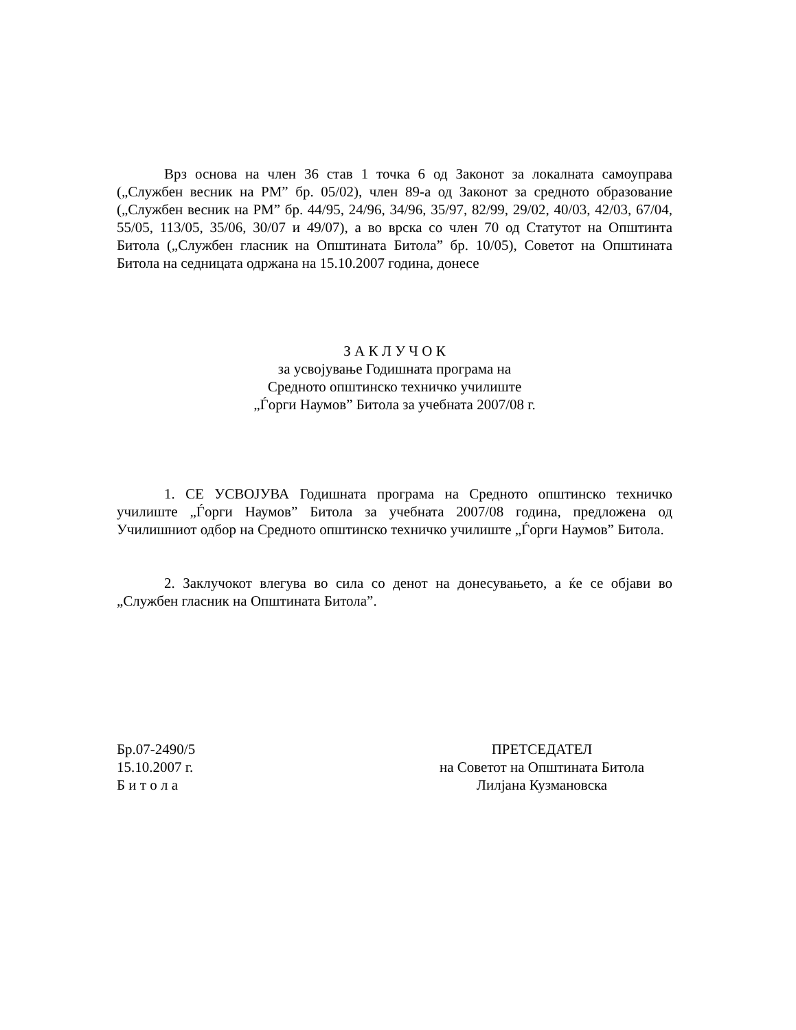Врз основа на член 36 став 1 точка 6 од Законот за локалната самоуправа („Службен весник на РМ” бр. 05/02), член 89-а од Законот за средното образование („Службен весник на РМ” бр. 44/95, 24/96, 34/96, 35/97, 82/99, 29/02, 40/03, 42/03, 67/04, 55/05, 113/05, 35/06, 30/07 и 49/07), а во врска со член 70 од Статутот на Општинта Битола („Службен гласник на Општината Битола” бр. 10/05), Советот на Општината Битола на седницата одржана на 15.10.2007 година, донесе
З А К Л У Ч О К
за усвојување Годишната програма на
Средното општинско техничко училиште
„Ѓорги Наумов” Битола за учебната 2007/08 г.
1. СЕ УСВОЈУВА Годишната програма на Средното општинско техничко училиште „Ѓорги Наумов” Битола за учебната 2007/08 година, предложена од Училишниот одбор на Средното општинско техничко училиште „Ѓорги Наумов” Битола.
2. Заклучокот влегува во сила со денот на донесувањето, а ќе се објави во „Службен гласник на Општината Битола”.
Бр.07-2490/5
15.10.2007 г.
Б и т о л а
ПРЕТСЕДАТЕЛ
на Советот на Општината Битола
Лилјана Кузмановска